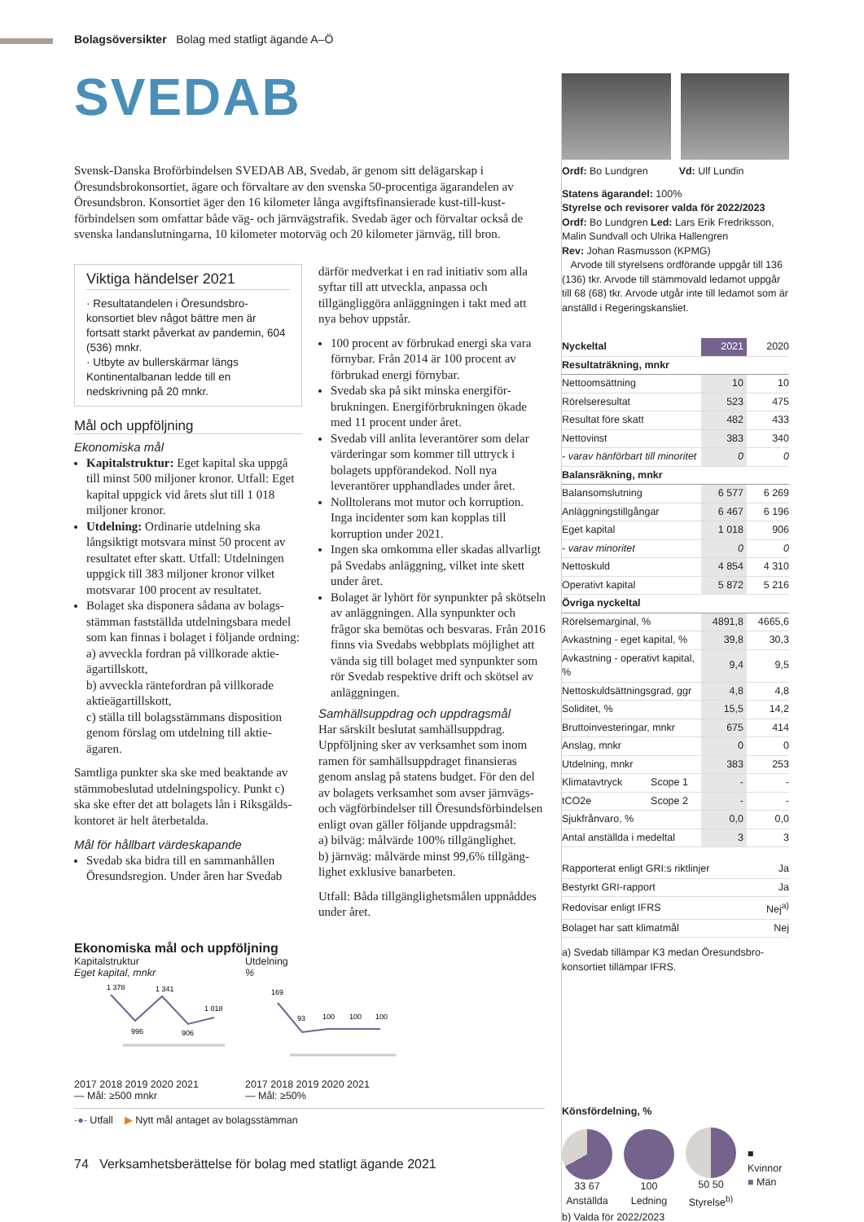Bolagsöversikter Bolag med statligt ägande A–Ö
SVEDAB
Svensk-Danska Broförbindelsen SVEDAB AB, Svedab, är genom sitt delägarskap i Öresundsbrokonsortiet, ägare och förvaltare av den svenska 50-procentiga ägarandelen av Öresundsbron. Konsortiet äger den 16 kilometer långa avgiftsfinansierade kust-till-kust-förbindelsen som omfattar både väg- och järnvägstrafik. Svedab äger och förvaltar också de svenska landanslutningarna, 10 kilometer motorväg och 20 kilometer järnväg, till bron.
Viktiga händelser 2021
· Resultatandelen i Öresundsbro­konsortiet blev något bättre men är fortsatt starkt påverkat av pandemin, 604 (536) mnkr.
· Utbyte av bullerskärmar längs Kontinentalbanan ledde till en nedskrivning på 20 mnkr.
Mål och uppföljning
Ekonomiska mål
Kapitalstruktur: Eget kapital ska uppgå till minst 500 miljoner kronor. Utfall: Eget kapital uppgick vid årets slut till 1 018 miljoner kronor.
Utdelning: Ordinarie utdelning ska långsiktigt motsvara minst 50 procent av resultatet efter skatt. Utfall: Utdelningen uppgick till 383 miljoner kronor vilket motsvarar 100 procent av resultatet.
Bolaget ska disponera sådana av bolags­stämman fastställda utdelningsbara medel som kan finnas i bolaget i följande ordning:
a) avveckla fordran på villkorade aktie­ägartillskott,
b) avveckla räntefordran på villkorade aktieägartillskott,
c) ställa till bolagsstämmans disposition genom förslag om utdelning till aktie­ägaren.
Samtliga punkter ska ske med beaktande av stämmobeslutad utdelningspolicy. Punkt c) ska ske efter det att bolagets lån i Riksgälds­kontoret är helt återbetalda.
Mål för hållbart värdeskapande
Svedab ska bidra till en sammanhållen Öresundsregion. Under åren har Svedab
därför medverkat i en rad initiativ som alla syftar till att utveckla, anpassa och tillgängliggöra anläggningen i takt med att nya behov uppstår.
100 procent av förbrukad energi ska vara förnybar. Från 2014 är 100 procent av förbrukad energi förnybar.
Svedab ska på sikt minska energiför­brukningen. Energiförbrukningen ökade med 11 procent under året.
Svedab vill anlita leverantörer som delar värderingar som kommer till uttryck i bolagets uppförandekod. Noll nya leverantörer upphandlades under året.
Nolltolerans mot mutor och korruption. Inga incidenter som kan kopplas till korruption under 2021.
Ingen ska omkomma eller skadas allvar­ligt på Svedabs anläggning, vilket inte skett under året.
Bolaget är lyhört för synpunkter på sköt­seln av anläggningen. Alla synpunkter och frågor ska bemötas och besvaras. Från 2016 finns via Svedabs webbplats möjlighet att vända sig till bolaget med synpunkter som rör Svedab respektive drift och skötsel av anläggningen.
Samhällsuppdrag och uppdragsmål
Har särskilt beslutat samhällsuppdrag. Uppföljning sker av verksamhet som inom ramen för samhällsuppdraget finansieras genom anslag på statens budget. För den del av bolagets verksamhet som avser järnvägs- och vägförbindelser till Öresundsförbin­delsen enligt ovan gäller följande uppdrags­mål:
a) bilväg: målvärde 100% tillgänglighet.
b) järnväg: målvärde minst 99,6% tillgäng­lighet exklusive banarbeten.
Utfall: Båda tillgänglighetsmålen uppnåddes under året.
Ordf: Bo Lundgren Vd: Ulf Lundin
Statens ägarandel: 100%
Styrelse och revisorer valda för 2022/2023
Ordf: Bo Lundgren Led: Lars Erik Fredriksson, Malin Sundvall och Ulrika Hallengren
Rev: Johan Rasmusson (KPMG)
Arvode till styrelsens ordförande uppgår till 136 (136) tkr. Arvode till stämmovald ledamot uppgår till 68 (68) tkr. Arvode utgår inte till ledamot som är anställd i Regeringskansliet.
| Nyckeltal | 2021 | 2020 |
| --- | --- | --- |
| Resultaträkning, mnkr | | |
| Nettoomsättning | 10 | 10 |
| Rörelseresultat | 523 | 475 |
| Resultat före skatt | 482 | 433 |
| Nettovinst | 383 | 340 |
| - varav hänförbart till minoritet | 0 | 0 |
| Balansräkning, mnkr | | |
| Balansomslutning | 6 577 | 6 269 |
| Anläggningstillgångar | 6 467 | 6 196 |
| Eget kapital | 1 018 | 906 |
| - varav minoritet | 0 | 0 |
| Nettoskuld | 4 854 | 4 310 |
| Operativt kapital | 5 872 | 5 216 |
| Övriga nyckeltal | | |
| Rörelsemarginal, % | 4891,8 | 4665,6 |
| Avkastning - eget kapital, % | 39,8 | 30,3 |
| Avkastning - operativt kapital, % | 9,4 | 9,5 |
| Nettoskuldsättningsgrad, ggr | 4,8 | 4,8 |
| Soliditet, % | 15,5 | 14,2 |
| Bruttoinvesteringar, mnkr | 675 | 414 |
| Anslag, mnkr | 0 | 0 |
| Utdelning, mnkr | 383 | 253 |
| Klimatavtryck Scope 1 | - | - |
| tCO2e Scope 2 | - | - |
| Sjukfrånvaro, % | 0,0 | 0,0 |
| Antal anställda i medeltal | 3 | 3 |
| Rapporterat enligt GRI:s riktlinjer | Ja |
| Bestyrkt GRI-rapport | Ja |
| Redovisar enligt IFRS | Nej<sup>a)</sup> |
| Bolaget har satt klimatmål | Nej |
a) Svedab tillämpar K3 medan Öresundsbro­konsortiet tillämpar IFRS.
Könsfördelning, %
33 67
Anställda
100
Ledning
50 50
Styrelse<sup>b)</sup>
■ Kvinnor
■ Män
b) Valda för 2022/2023
Ekonomiska mål och uppföljning
Kapitalstruktur
Eget kapital, mnkr
1 378
996
1 341
906
1 018
2017 2018 2019 2020 2021
— Mål: ≥500 mnkr
Utdelning
%
169
93
100
100
100
2017 2018 2019 2020 2021
— Mål: ≥50%
-●- Utfall ▶ Nytt mål antaget av bolagsstämman
74 Verksamhetsberättelse för bolag med statligt ägande 2021